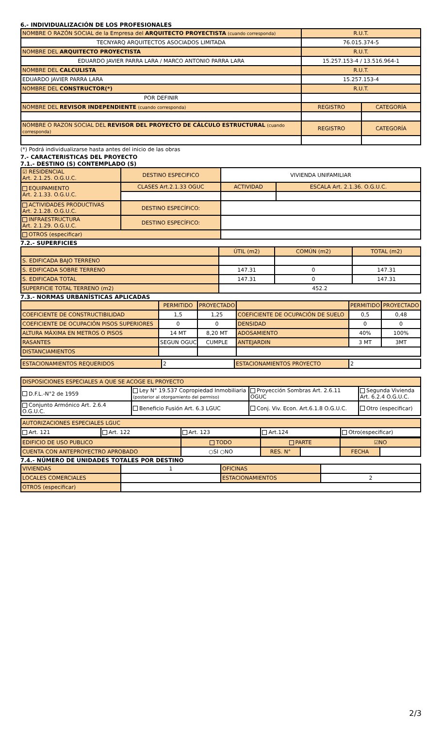6.- INDIVIDUALIZACIÓN DE LOS PROFESIONALES
| NOMBRE O RAZÓN SOCIAL de la Empresa del ARQUITECTO PROYECTISTA (cuando corresponda) | R.U.T. | |
| TECNYARQ ARQUITECTOS ASOCIADOS LIMITADA | 76.015.374-5 | |
| NOMBRE DEL ARQUITECTO PROYECTISTA | R.U.T. | |
| EDUARDO JAVIER PARRA LARA / MARCO ANTONIO PARRA LARA | 15.257.153-4 / 13.516.964-1 | |
| NOMBRE DEL CALCULISTA | R.U.T. | |
| EDUARDO JAVIER PARRA LARA | 15.257.153-4 | |
| NOMBRE DEL CONSTRUCTOR(*) | R.U.T. | |
| POR DEFINIR | | |
| NOMBRE DEL REVISOR INDEPENDIENTE (cuando corresponda) | REGISTRO | CATEGORÍA |
| NOMBRE O RAZON SOCIAL DEL REVISOR DEL PROYECTO DE CÁLCULO ESTRUCTURAL (cuando corresponda) | REGISTRO | CATEGORÍA |
(*) Podrá individualizarse hasta antes del inicio de las obras
7.- CARACTERISTICAS DEL PROYECTO
7.1.- DESTINO (S) CONTEMPLADO (S)
| ☑ RESIDENCIAL Art. 2.1.25. O.G.U.C. | DESTINO ESPECIFICO | VIVIENDA UNIFAMILIAR | |
| EQUIPAMIENTO Art. 2.1.33. O.G.U.C. | CLASES Art.2.1.33 OGUC | ACTIVIDAD | ESCALA Art. 2.1.36. O.G.U.C. |
| ACTIVIDADES PRODUCTIVAS Art. 2.1.28. O.G.U.C. | DESTINO ESPECÍFICO: | | |
| INFRAESTRUCTURA Art. 2.1.29. O.G.U.C. | DESTINO ESPECÍFICO: | | |
| OTROS (especificar) | | | |
7.2.- SUPERFICIES
| | ÚTIL (m2) | COMÚN (m2) | TOTAL (m2) |
| S. EDIFICADA BAJO TERRENO | | | |
| S. EDIFICADA SOBRE TERRENO | 147.31 | 0 | 147.31 |
| S. EDIFICADA TOTAL | 147.31 | 0 | 147.31 |
| SUPERFICIE TOTAL TERRENO (m2) | 452.2 | | |
7.3.- NORMAS URBANÍSTICAS APLICADAS
| | PERMITIDO | PROYECTADO | | PERMITIDO | PROYECTADO |
| COEFICIENTE DE CONSTRUCTIBILIDAD | 1,5 | 1,25 | COEFICIENTE DE OCUPACIÓN DE SUELO | 0,5 | 0,48 |
| COEFICIENTE DE OCUPACIÓN PISOS SUPERIORES | 0 | 0 | DENSIDAD | 0 | 0 |
| ALTURA MÁXIMA EN METROS O PISOS | 14 MT | 8,20 MT | ADOSAMIENTO | 40% | 100% |
| RASANTES | SEGUN OGUC | CUMPLE | ANTEJARDIN | 3 MT | 3MT |
| DISTANCIAMIENTOS | | | | | |
| ESTACIONAMIENTOS REQUERIDOS | 2 | ESTACIONAMIENTOS PROYECTO | 2 |
| DISPOSICIONES ESPECIALES A QUE SE ACOGE EL PROYECTO | | | |
| D.F.L.-N°2 de 1959 | Ley N° 19.537 Copropiedad Inmobiliaria (posterior al otorgamiento del permiso) | Proyección Sombras Art. 2.6.11 OGUC | Segunda Vivienda Art. 6.2.4 O.G.U.C. |
| Conjunto Armónico Art. 2.6.4 O.G.U.C. | Beneficio Fusión Art. 6.3 LGUC | Conj. Viv. Econ. Art.6.1.8 O.G.U.C. | Otro (especificar) |
| AUTORIZACIONES ESPECIALES LGUC | | | | |
| Art. 121 | Art. 122 | Art. 123 | Art.124 | Otro(especificar) |
| EDIFICIO DE USO PUBLICO | TODO | PARTE | | ☑NO | |
| CUENTA CON ANTEPROYECTRO APROBADO | ○SI ○NO | RES. N° | | FECHA | |
7.4.- NÚMERO DE UNIDADES TOTALES POR DESTINO
| VIVIENDAS | 1 | OFICINAS | |
| LOCALES COMERCIALES | | ESTACIONAMIENTOS | 2 |
| OTROS (especificar) | | | |
2/3